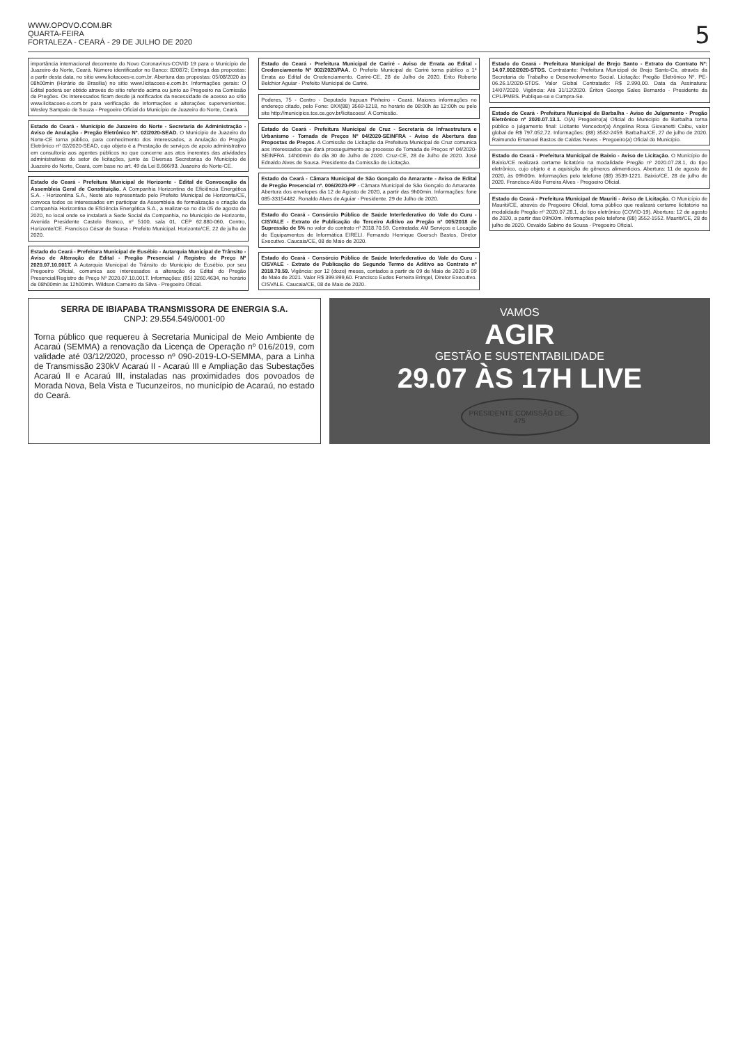WWW.OPOVO.COM.BR
QUARTA-FEIRA
FORTALEZA - CEARÁ - 29 DE JULHO DE 2020
5
importância internacional decorrente do Novo Coronavírus-COVID 19 para o Município de Juazeiro do Norte, Ceará. Número identificador no Banco: 820872; Entrega das propostas: a partir desta data, no sítio www.licitacoes-e.com.br. Abertura das propostas: 05/08/2020 às 08h00min (Horário de Brasília) no sítio www.licitacoes-e.com.br. Informações gerais: O Edital poderá ser obtido através do sítio referido acima ou junto ao Pregoeiro na Comissão de Pregões. Os interessados ficam desde já notificados da necessidade de acesso ao sítio www.licitacoes-e.com.br para verificação de informações e alterações supervenientes. Wesley Sampaio de Souza - Pregoeiro Oficial do Município de Juazeiro do Norte, Ceará.
Estado do Ceará - Município de Juazeiro do Norte - Secretaria de Administração - Aviso de Anulação - Pregão Eletrônico Nº. 02/2020-SEAD. O Município de Juazeiro do Norte-CE torna público, para conhecimento dos interessados, a Anulação do Pregão Eletrônico nº 02/2020-SEAD, cujo objeto é a Prestação de serviços de apoio administrativo em consultoria aos agentes públicos no que concerne aos atos inerentes das atividades administrativas do setor de licitações, junto às Diversas Secretarias do Município de Juazeiro do Norte, Ceará, com base no art. 49 da Lei 8.666/93. Juazeiro do Norte-CE.
Estado do Ceará - Prefeitura Municipal de Horizonte - Edital de Convocação da Assembleia Geral de Constituição. A Companhia Horizontina de Eficiência Energética S.A. - Horizontina S.A., Neste ato representado pelo Prefeito Municipal de Horizonte/CE, convoca todos os interessados em participar da Assembleia de formalização e criação da Companhia Horizontina de Eficiência Energética S.A., a realizar-se no dia 05 de agosto de 2020, no local onde se instalará a Sede Social da Companhia, no Município de Horizonte, Avenida Presidente Castelo Branco, nº 5100, sala 01, CEP 62.880-060, Centro, Horizonte/CE. Francisco César de Sousa - Prefeito Municipal. Horizonte/CE, 22 de julho de 2020.
Estado do Ceará - Prefeitura Municipal de Eusébio - Autarquia Municipal de Trânsito - Aviso de Alteração de Edital - Pregão Presencial / Registro de Preço Nº 2020.07.10.001T. A Autarquia Municipal de Trânsito do Município de Eusébio, por seu Pregoeiro Oficial, comunica aos interessados a alteração do Edital do Pregão Presencial/Registro de Preço Nº 2020.07.10.001T. Informações: (85) 3260.4634, no horário de 08h00min às 12h00min. Wildson Carneiro da Silva - Pregoeiro Oficial.
Estado do Ceará - Prefeitura Municipal de Cariré - Aviso de Errata ao Edital - Credenciamento Nº 002/2020/PAA. O Prefeito Municipal de Cariré torna público a 1ª Errata ao Edital de Credenciamento. Cariré-CE, 28 de Julho de 2020. Erito Roberto Belchior Aguiar - Prefeito Municipal de Cariré.
Poderes, 75 - Centro - Deputado Irapuan Pinheiro - Ceará. Maiores informações no endereço citado, pelo Fone: 0XX(88) 3569-1218, no horário de 08:00h às 12:00h ou pelo site http://municipios.tce.ce.gov.br/licitacoes/. A Comissão.
Estado do Ceará - Prefeitura Municipal de Cruz - Secretaria de Infraestrutura e Urbanismo - Tomada de Preços Nº 04/2020-SEINFRA - Aviso de Abertura das Propostas de Preços. A Comissão de Licitação da Prefeitura Municipal de Cruz comunica aos interessados que dará prosseguimento ao processo de Tomada de Preços nº 04/2020-SEINFRA. 14h00min do dia 30 de Julho de 2020. Cruz-CE, 28 de Julho de 2020. José Ednaldo Alves de Sousa. Presidente da Comissão de Licitação.
Estado do Ceará - Câmara Municipal de São Gonçalo do Amarante - Aviso de Edital de Pregão Presencial nº. 006/2020-PP - Câmara Municipal de São Gonçalo do Amarante. Abertura dos envelopes dia 12 de Agosto de 2020, a partir das 9h00min. Informações: fone 085-33154482. Ronaldo Alves de Aguiar - Presidente. 29 de Julho de 2020.
Estado do Ceará - Consórcio Público de Saúde Interfederativo do Vale do Curu - CISVALE - Extrato de Publicação do Terceiro Aditivo ao Pregão nº 005/2018 de Supressão de 5% no valor do contrato nº 2018.70.59. Contratada: AM Serviços e Locação de Equipamentos de Informática EIRELI. Fernando Henrique Goersch Bastos, Diretor Executivo. Caucaia/CE, 08 de Maio de 2020.
Estado do Ceará - Consórcio Público de Saúde Interfederativo do Vale do Curu - CISVALE - Extrato de Publicação do Segundo Termo de Aditivo ao Contrato nº 2018.70.59. Vigência: por 12 (doze) meses, contados a partir de 09 de Maio de 2020 a 09 de Maio de 2021. Valor R$ 399.999,60. Francisco Eudes Ferreira Bringel, Diretor Executivo. CISVALE. Caucaia/CE, 08 de Maio de 2020.
Estado do Ceará - Prefeitura Municipal de Brejo Santo - Extrato do Contrato Nº: 14.07.002/2020-STDS. Contratante: Prefeitura Municipal de Brejo Santo-Ce, através da Secretaria do Trabalho e Desenvolvimento Social. Licitação: Pregão Eletrônico Nº. PE-06.26.1/2020-STDS. Valor Global Contratado: R$ 2.990,00. Data da Assinatura: 14/07/2020. Vigência: Até 31/12/2020. Ériton George Sales Bernardo - Presidente da CPL/PMBS. Publique-se e Cumpra-Se.
Estado do Ceará - Prefeitura Municipal de Barbalha - Aviso de Julgamento - Pregão Eletrônico nº 2020.07.13.1. O(A) Pregoeiro(a) Oficial do Município de Barbalha torna público o julgamento final: Licitante Vencedor(a) Angelina Rosa Giovanetti Caibu, valor global de R$ 797.052,72. Informações: (88) 3532-2459. Barbalha/CE, 27 de julho de 2020. Raimundo Emanoel Bastos de Caldas Neves - Pregoeiro(a) Oficial do Município.
Estado do Ceará - Prefeitura Municipal de Baixio - Aviso de Licitação. O Município de Baixio/CE realizará certame licitatório na modalidade Pregão nº 2020.07.28.1, do tipo eletrônico, cujo objeto é a aquisição de gêneros alimentícios. Abertura: 11 de agosto de 2020, às 09h00m. Informações pelo telefone (88) 3539-1221. Baixio/CE, 28 de julho de 2020. Francisco Aldo Ferreira Alves - Pregoeiro Oficial.
Estado do Ceará - Prefeitura Municipal de Mauriti - Aviso de Licitação. O Município de Mauriti/CE, através do Pregoeiro Oficial, torna público que realizará certame licitatório na modalidade Pregão nº 2020.07.28.1, do tipo eletrônico (COVID-19). Abertura: 12 de agosto de 2020, a partir das 09h00m. Informações pelo telefone (88) 3552-1552. Mauriti/CE, 28 de julho de 2020. Osvaldo Sabino de Sousa - Pregoeiro Oficial.
SERRA DE IBIAPABA TRANSMISSORA DE ENERGIA S.A.
CNPJ: 29.554.549/0001-00
Torna público que requereu à Secretaria Municipal de Meio Ambiente de Acaraú (SEMMA) a renovação da Licença de Operação nº 016/2019, com validade até 03/12/2020, processo nº 090-2019-LO-SEMMA, para a Linha de Transmissão 230kV Acaraú II - Acaraú III e Ampliação das Subestações Acaraú II e Acaraú III, instaladas nas proximidades dos povoados de Morada Nova, Bela Vista e Tucunzeiros, no município de Acaraú, no estado do Ceará.
VAMOS
AGIR
GESTÃO E SUSTENTABILIDADE
29.07 ÀS 17H LIVE
PRESIDENTE COMISSÃO DE...
475